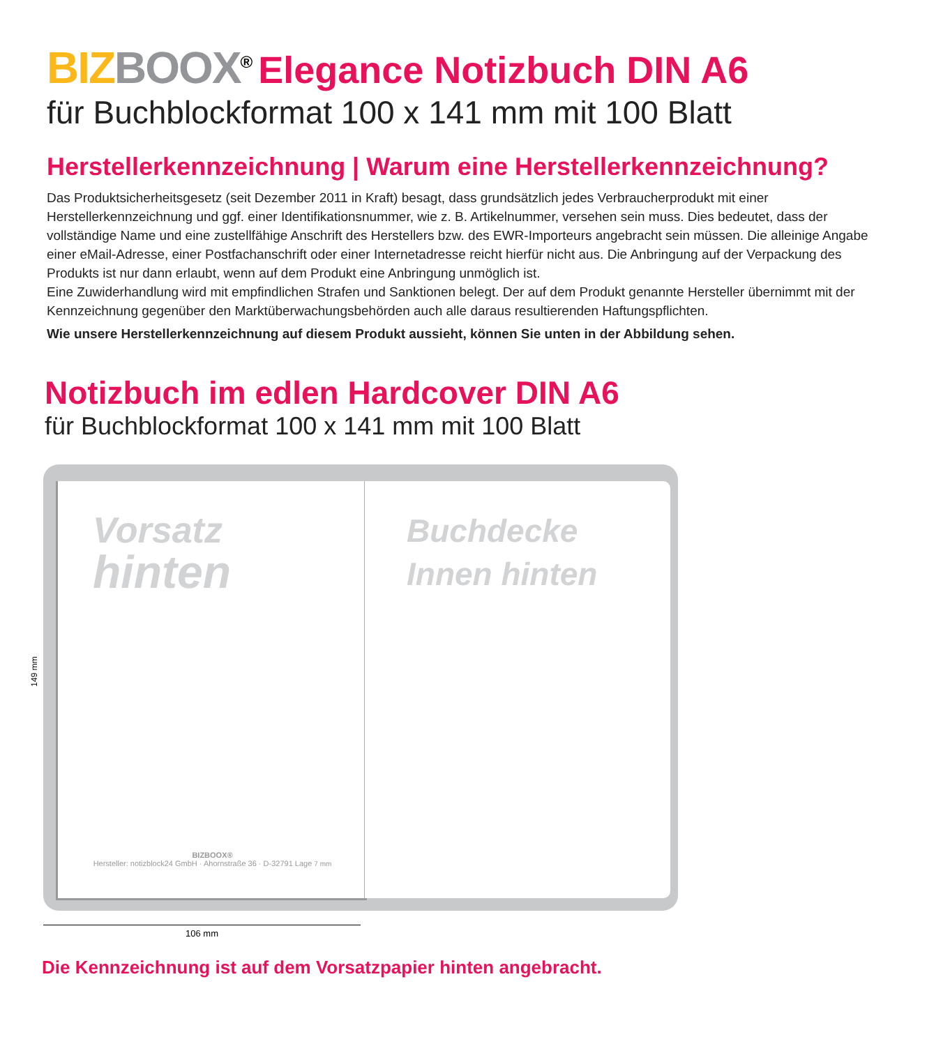BIZ BOOX<sup>®</sup> Elegance Notizbuch DIN A6
für Buchblockformat 100 x 141 mm mit 100 Blatt
Herstellerkennzeichnung | Warum eine Herstellerkennzeichnung?
Das Produktsicherheitsgesetz (seit Dezember 2011 in Kraft) besagt, dass grundsätzlich jedes Verbraucherprodukt mit einer Herstellerkennzeichnung und ggf. einer Identifikationsnummer, wie z. B. Artikelnummer, versehen sein muss. Dies bedeutet, dass der vollständige Name und eine zustellfähige Anschrift des Herstellers bzw. des EWR-Importeurs angebracht sein müssen. Die alleinige Angabe einer eMail-Adresse, einer Postfachanschrift oder einer Internetadresse reicht hierfür nicht aus. Die Anbringung auf der Verpackung des Produkts ist nur dann erlaubt, wenn auf dem Produkt eine Anbringung unmöglich ist.
Eine Zuwiderhandlung wird mit empfindlichen Strafen und Sanktionen belegt. Der auf dem Produkt genannte Hersteller übernimmt mit der Kennzeichnung gegenüber den Marktüberwachungsbehörden auch alle daraus resultierenden Haftungspflichten.
Wie unsere Herstellerkennzeichnung auf diesem Produkt aussieht, können Sie unten in der Abbildung sehen.
Notizbuch im edlen Hardcover DIN A6
für Buchblockformat 100 x 141 mm mit 100 Blatt
149 mm
Vorsatz
hinten
BIZBOOX®
Hersteller: notizblock24 GmbH · Ahornstraße 36 · D-32791 Lage 7 mm
Buchdecke
Innen hinten
106 mm
Die Kennzeichnung ist auf dem Vorsatzpapier hinten angebracht.